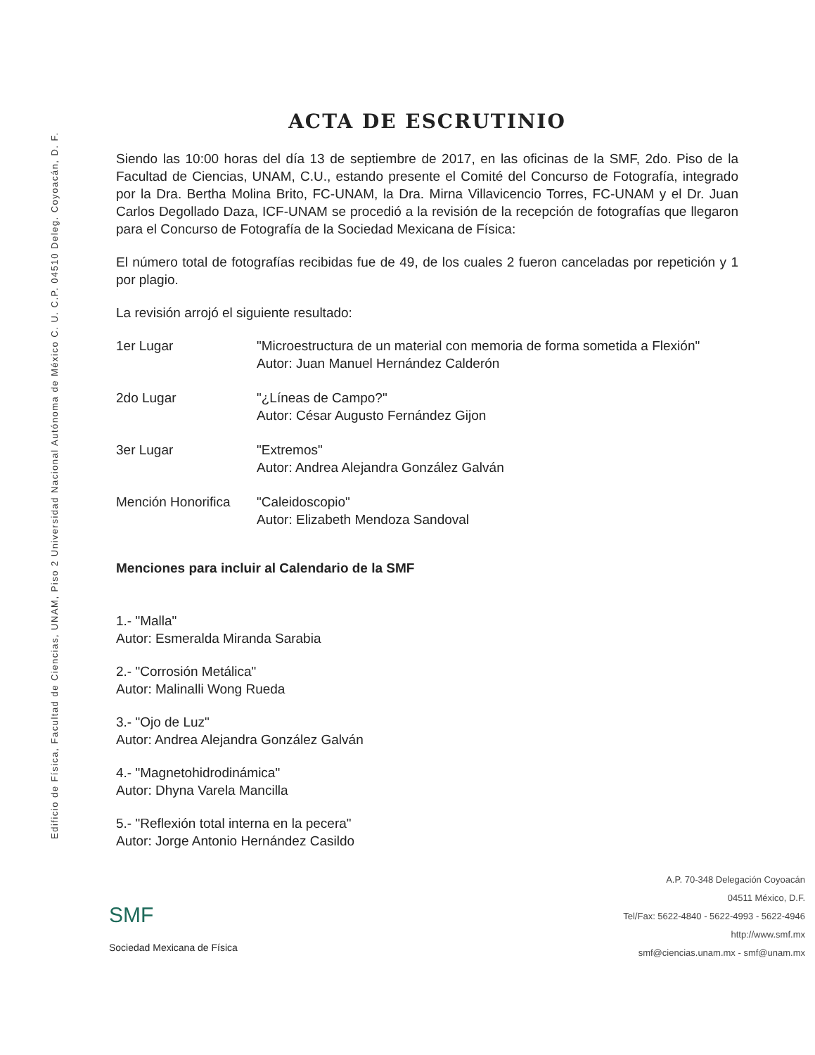Edificio de Física, Facultad de Ciencias, UNAM, Piso 2 Universidad Nacional Autónoma de México C. U. C.P. 04510 Deleg. Coyoacán, D. F.
ACTA DE ESCRUTINIO
Siendo las 10:00 horas del día 13 de septiembre de 2017, en las oficinas de la SMF, 2do. Piso de la Facultad de Ciencias, UNAM, C.U., estando presente el Comité del Concurso de Fotografía, integrado por la Dra. Bertha Molina Brito, FC-UNAM, la Dra. Mirna Villavicencio Torres, FC-UNAM y el Dr. Juan Carlos Degollado Daza, ICF-UNAM se procedió a la revisión de la recepción de fotografías que llegaron para el Concurso de Fotografía de la Sociedad Mexicana de Física:
El número total de fotografías recibidas fue de 49, de los cuales 2 fueron canceladas por repetición y 1 por plagio.
La revisión arrojó el siguiente resultado:
| 1er Lugar | "Microestructura de un material con memoria de forma sometida a Flexión" Autor: Juan Manuel Hernández Calderón |
| 2do Lugar | "¿Líneas de Campo?" Autor: César Augusto Fernández Gijon |
| 3er Lugar | "Extremos" Autor: Andrea Alejandra González Galván |
| Mención Honorifica | "Caleidoscopio" Autor: Elizabeth Mendoza Sandoval |
Menciones para incluir al Calendario de la SMF
1.- "Malla"
Autor: Esmeralda Miranda Sarabia
2.- "Corrosión Metálica"
Autor: Malinalli Wong Rueda
3.- "Ojo de Luz"
Autor: Andrea Alejandra González Galván
4.- "Magnetohidrodinámica"
Autor: Dhyna Varela Mancilla
5.- "Reflexión total interna en la pecera"
Autor: Jorge Antonio Hernández Casildo
SMF
Sociedad Mexicana de Física
A.P. 70-348 Delegación Coyoacán
04511 México, D.F.
Tel/Fax: 5622-4840 - 5622-4993 - 5622-4946
http://www.smf.mx
smf@ciencias.unam.mx - smf@unam.mx